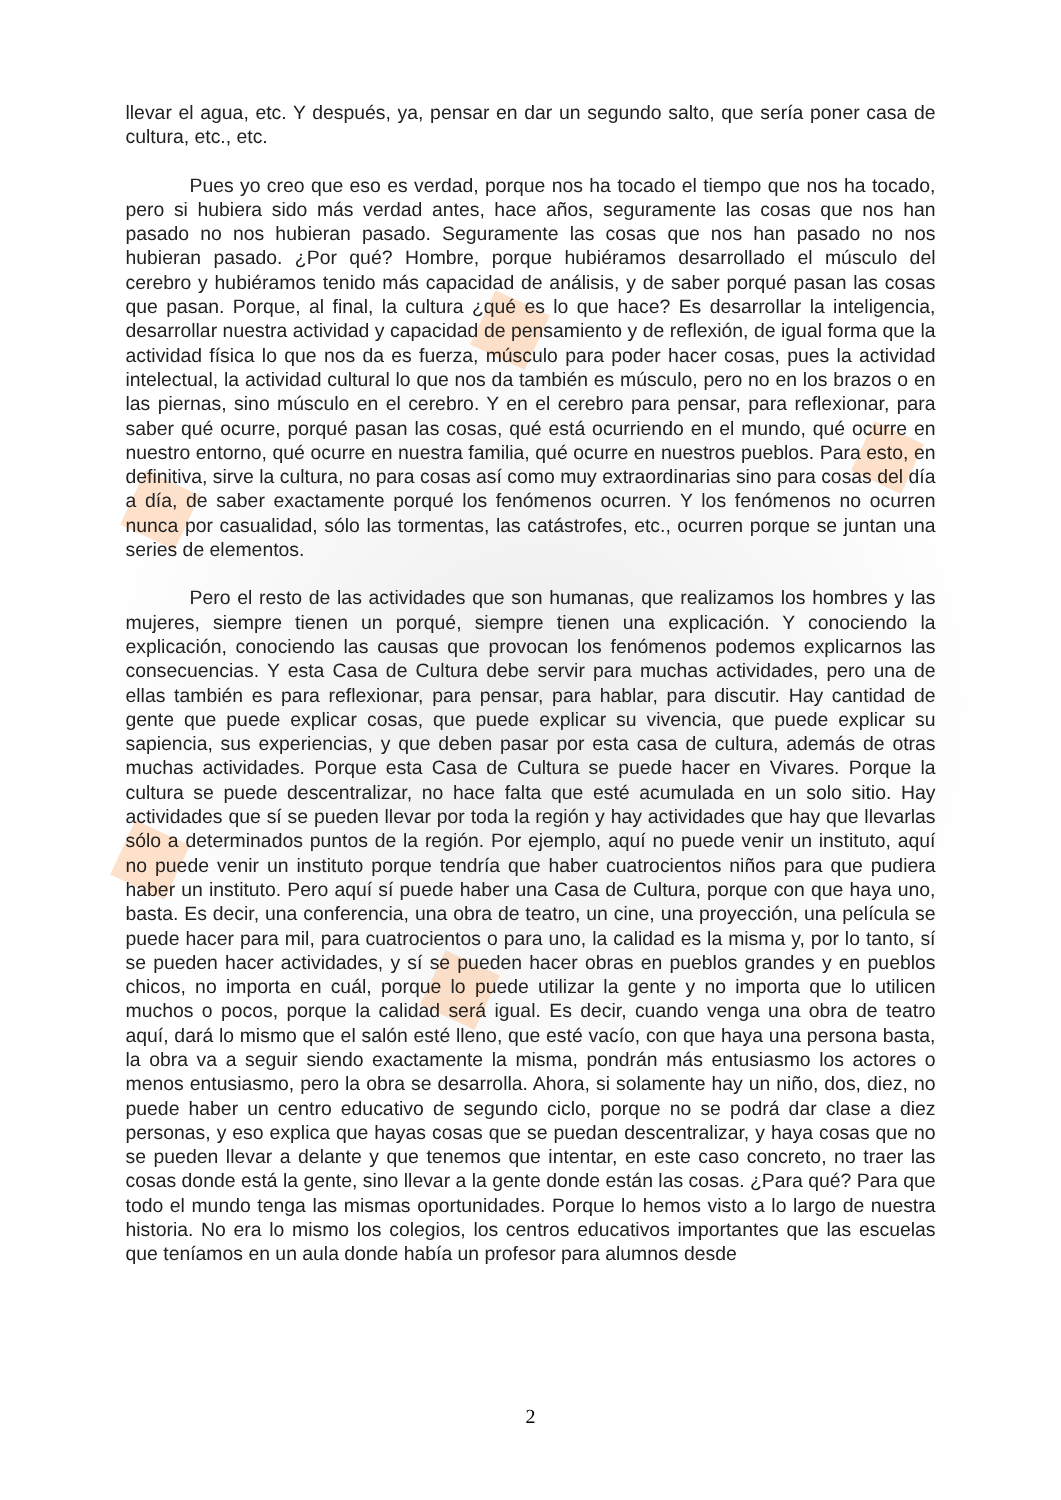llevar el agua, etc. Y después, ya, pensar en dar un segundo salto, que sería poner casa de cultura, etc., etc.
Pues yo creo que eso es verdad, porque nos ha tocado el tiempo que nos ha tocado, pero si hubiera sido más verdad antes, hace años, seguramente las cosas que nos han pasado no nos hubieran pasado. Seguramente las cosas que nos han pasado no nos hubieran pasado. ¿Por qué? Hombre, porque hubiéramos desarrollado el músculo del cerebro y hubiéramos tenido más capacidad de análisis, y de saber porqué pasan las cosas que pasan. Porque, al final, la cultura ¿qué es lo que hace? Es desarrollar la inteligencia, desarrollar nuestra actividad y capacidad de pensamiento y de reflexión, de igual forma que la actividad física lo que nos da es fuerza, músculo para poder hacer cosas, pues la actividad intelectual, la actividad cultural lo que nos da también es músculo, pero no en los brazos o en las piernas, sino músculo en el cerebro. Y en el cerebro para pensar, para reflexionar, para saber qué ocurre, porqué pasan las cosas, qué está ocurriendo en el mundo, qué ocurre en nuestro entorno, qué ocurre en nuestra familia, qué ocurre en nuestros pueblos. Para esto, en definitiva, sirve la cultura, no para cosas así como muy extraordinarias sino para cosas del día a día, de saber exactamente porqué los fenómenos ocurren. Y los fenómenos no ocurren nunca por casualidad, sólo las tormentas, las catástrofes, etc., ocurren porque se juntan una series de elementos.
Pero el resto de las actividades que son humanas, que realizamos los hombres y las mujeres, siempre tienen un porqué, siempre tienen una explicación. Y conociendo la explicación, conociendo las causas que provocan los fenómenos podemos explicarnos las consecuencias. Y esta Casa de Cultura debe servir para muchas actividades, pero una de ellas también es para reflexionar, para pensar, para hablar, para discutir. Hay cantidad de gente que puede explicar cosas, que puede explicar su vivencia, que puede explicar su sapiencia, sus experiencias, y que deben pasar por esta casa de cultura, además de otras muchas actividades. Porque esta Casa de Cultura se puede hacer en Vivares. Porque la cultura se puede descentralizar, no hace falta que esté acumulada en un solo sitio. Hay actividades que sí se pueden llevar por toda la región y hay actividades que hay que llevarlas sólo a determinados puntos de la región. Por ejemplo, aquí no puede venir un instituto, aquí no puede venir un instituto porque tendría que haber cuatrocientos niños para que pudiera haber un instituto. Pero aquí sí puede haber una Casa de Cultura, porque con que haya uno, basta. Es decir, una conferencia, una obra de teatro, un cine, una proyección, una película se puede hacer para mil, para cuatrocientos o para uno, la calidad es la misma y, por lo tanto, sí se pueden hacer actividades, y sí se pueden hacer obras en pueblos grandes y en pueblos chicos, no importa en cuál, porque lo puede utilizar la gente y no importa que lo utilicen muchos o pocos, porque la calidad será igual. Es decir, cuando venga una obra de teatro aquí, dará lo mismo que el salón esté lleno, que esté vacío, con que haya una persona basta, la obra va a seguir siendo exactamente la misma, pondrán más entusiasmo los actores o menos entusiasmo, pero la obra se desarrolla. Ahora, si solamente hay un niño, dos, diez, no puede haber un centro educativo de segundo ciclo, porque no se podrá dar clase a diez personas, y eso explica que hayas cosas que se puedan descentralizar, y haya cosas que no se pueden llevar a delante y que tenemos que intentar, en este caso concreto, no traer las cosas donde está la gente, sino llevar a la gente donde están las cosas. ¿Para qué? Para que todo el mundo tenga las mismas oportunidades. Porque lo hemos visto a lo largo de nuestra historia. No era lo mismo los colegios, los centros educativos importantes que las escuelas que teníamos en un aula donde había un profesor para alumnos desde
2